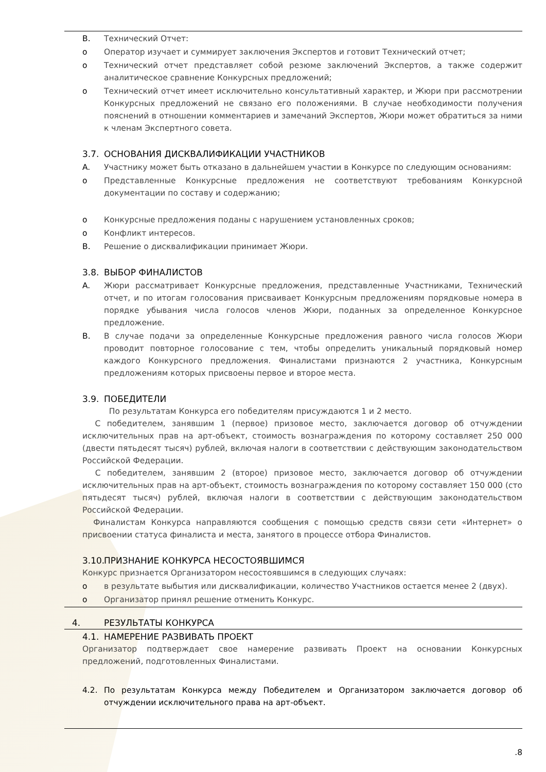B. Технический Отчет:
o Оператор изучает и суммирует заключения Экспертов и готовит Технический отчет;
o Технический отчет представляет собой резюме заключений Экспертов, а также содержит аналитическое сравнение Конкурсных предложений;
o Технический отчет имеет исключительно консультативный характер, и Жюри при рассмотрении Конкурсных предложений не связано его положениями. В случае необходимости получения пояснений в отношении комментариев и замечаний Экспертов, Жюри может обратиться за ними к членам Экспертного совета.
3.7. ОСНОВАНИЯ ДИСКВАЛИФИКАЦИИ УЧАСТНИКОВ
A. Участнику может быть отказано в дальнейшем участии в Конкурсе по следующим основаниям:
o Представленные Конкурсные предложения не соответствуют требованиям Конкурсной документации по составу и содержанию;
o Конкурсные предложения поданы с нарушением установленных сроков;
o Конфликт интересов.
B. Решение о дисквалификации принимает Жюри.
3.8. ВЫБОР ФИНАЛИСТОВ
A. Жюри рассматривает Конкурсные предложения, представленные Участниками, Технический отчет, и по итогам голосования присваивает Конкурсным предложениям порядковые номера в порядке убывания числа голосов членов Жюри, поданных за определенное Конкурсное предложение.
B. В случае подачи за определенные Конкурсные предложения равного числа голосов Жюри проводит повторное голосование с тем, чтобы определить уникальный порядковый номер каждого Конкурсного предложения. Финалистами признаются 2 участника, Конкурсным предложениям которых присвоены первое и второе места.
3.9. ПОБЕДИТЕЛИ
По результатам Конкурса его победителям присуждаются 1 и 2 место.
С победителем, занявшим 1 (первое) призовое место, заключается договор об отчуждении исключительных прав на арт-объект, стоимость вознаграждения по которому составляет 250 000 (двести пятьдесят тысяч) рублей, включая налоги в соответствии с действующим законодательством Российской Федерации.
С победителем, занявшим 2 (второе) призовое место, заключается договор об отчуждении исключительных прав на арт-объект, стоимость вознаграждения по которому составляет 150 000 (сто пятьдесят тысяч) рублей, включая налоги в соответствии с действующим законодательством Российской Федерации.
Финалистам Конкурса направляются сообщения с помощью средств связи сети «Интернет» о присвоении статуса финалиста и места, занятого в процессе отбора Финалистов.
3.10. ПРИЗНАНИЕ КОНКУРСА НЕСОСТОЯВШИМСЯ
Конкурс признается Организатором несостоявшимся в следующих случаях:
o в результате выбытия или дисквалификации, количество Участников остается менее 2 (двух).
o Организатор принял решение отменить Конкурс.
4. РЕЗУЛЬТАТЫ КОНКУРСА
4.1. НАМЕРЕНИЕ РАЗВИВАТЬ ПРОЕКТ
Организатор подтверждает свое намерение развивать Проект на основании Конкурсных предложений, подготовленных Финалистами.
4.2. По результатам Конкурса между Победителем и Организатором заключается договор об отчуждении исключительного права на арт-объект.
.8